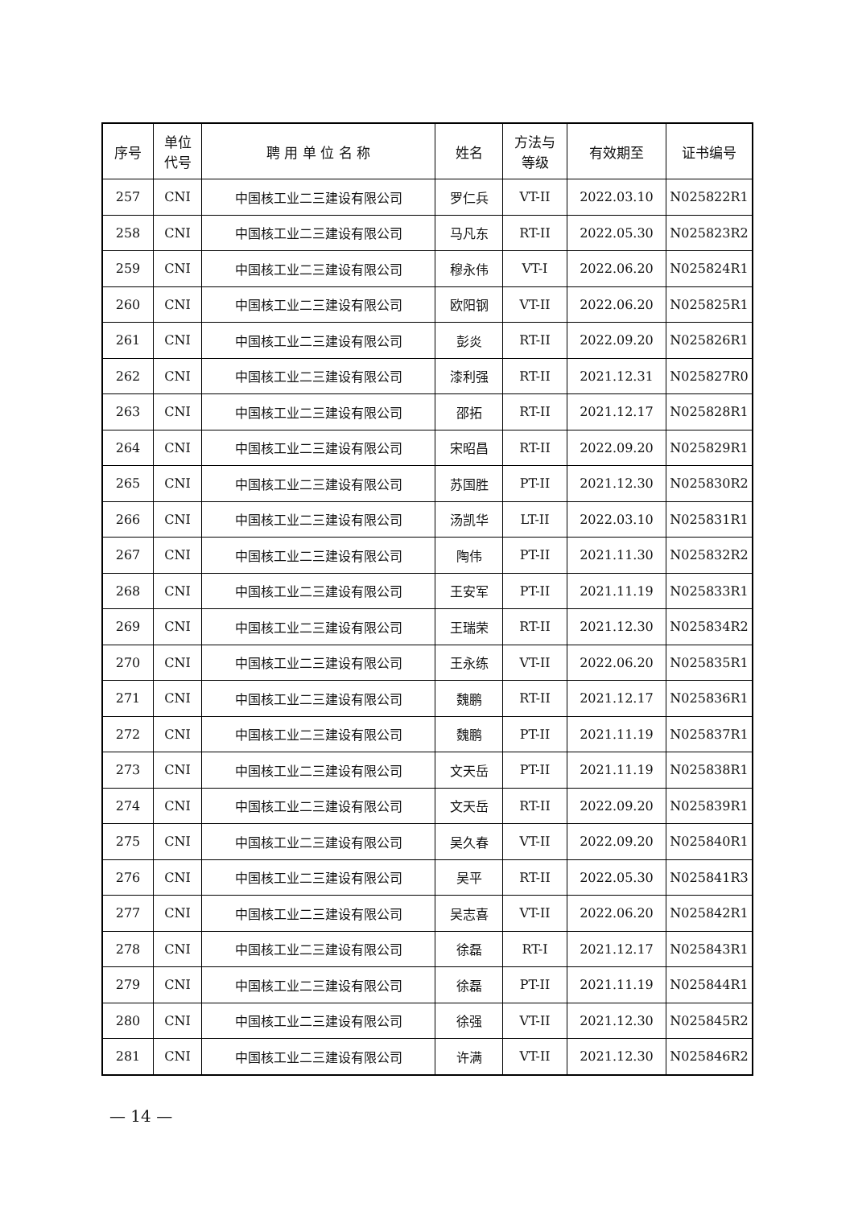| 序号 | 单位 代号 | 聘 用 单 位 名 称 | 姓名 | 方法与 等级 | 有效期至 | 证书编号 |
| --- | --- | --- | --- | --- | --- | --- |
| 257 | CNI | 中国核工业二三建设有限公司 | 罗仁兵 | VT-II | 2022.03.10 | N025822R1 |
| 258 | CNI | 中国核工业二三建设有限公司 | 马凡东 | RT-II | 2022.05.30 | N025823R2 |
| 259 | CNI | 中国核工业二三建设有限公司 | 穆永伟 | VT-I | 2022.06.20 | N025824R1 |
| 260 | CNI | 中国核工业二三建设有限公司 | 欧阳钢 | VT-II | 2022.06.20 | N025825R1 |
| 261 | CNI | 中国核工业二三建设有限公司 | 彭炎 | RT-II | 2022.09.20 | N025826R1 |
| 262 | CNI | 中国核工业二三建设有限公司 | 漆利强 | RT-II | 2021.12.31 | N025827R0 |
| 263 | CNI | 中国核工业二三建设有限公司 | 邵拓 | RT-II | 2021.12.17 | N025828R1 |
| 264 | CNI | 中国核工业二三建设有限公司 | 宋昭昌 | RT-II | 2022.09.20 | N025829R1 |
| 265 | CNI | 中国核工业二三建设有限公司 | 苏国胜 | PT-II | 2021.12.30 | N025830R2 |
| 266 | CNI | 中国核工业二三建设有限公司 | 汤凯华 | LT-II | 2022.03.10 | N025831R1 |
| 267 | CNI | 中国核工业二三建设有限公司 | 陶伟 | PT-II | 2021.11.30 | N025832R2 |
| 268 | CNI | 中国核工业二三建设有限公司 | 王安军 | PT-II | 2021.11.19 | N025833R1 |
| 269 | CNI | 中国核工业二三建设有限公司 | 王瑞荣 | RT-II | 2021.12.30 | N025834R2 |
| 270 | CNI | 中国核工业二三建设有限公司 | 王永练 | VT-II | 2022.06.20 | N025835R1 |
| 271 | CNI | 中国核工业二三建设有限公司 | 魏鹏 | RT-II | 2021.12.17 | N025836R1 |
| 272 | CNI | 中国核工业二三建设有限公司 | 魏鹏 | PT-II | 2021.11.19 | N025837R1 |
| 273 | CNI | 中国核工业二三建设有限公司 | 文天岳 | PT-II | 2021.11.19 | N025838R1 |
| 274 | CNI | 中国核工业二三建设有限公司 | 文天岳 | RT-II | 2022.09.20 | N025839R1 |
| 275 | CNI | 中国核工业二三建设有限公司 | 吴久春 | VT-II | 2022.09.20 | N025840R1 |
| 276 | CNI | 中国核工业二三建设有限公司 | 吴平 | RT-II | 2022.05.30 | N025841R3 |
| 277 | CNI | 中国核工业二三建设有限公司 | 吴志喜 | VT-II | 2022.06.20 | N025842R1 |
| 278 | CNI | 中国核工业二三建设有限公司 | 徐磊 | RT-I | 2021.12.17 | N025843R1 |
| 279 | CNI | 中国核工业二三建设有限公司 | 徐磊 | PT-II | 2021.11.19 | N025844R1 |
| 280 | CNI | 中国核工业二三建设有限公司 | 徐强 | VT-II | 2021.12.30 | N025845R2 |
| 281 | CNI | 中国核工业二三建设有限公司 | 许满 | VT-II | 2021.12.30 | N025846R2 |
— 14 —